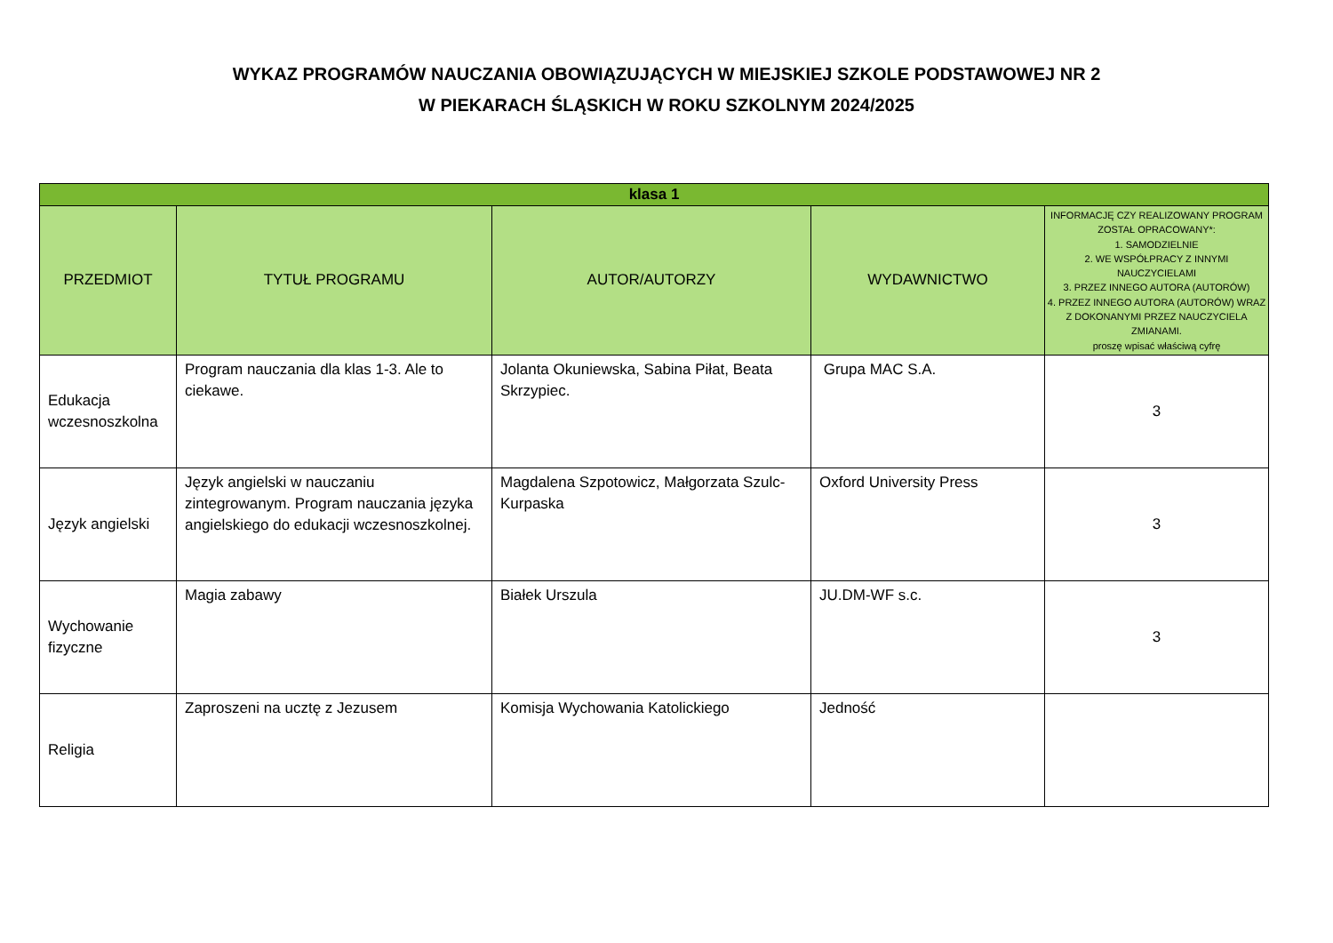WYKAZ PROGRAMÓW NAUCZANIA OBOWIĄZUJĄCYCH W MIEJSKIEJ SZKOLE PODSTAWOWEJ NR 2
W PIEKARACH ŚLĄSKICH W ROKU SZKOLNYM 2024/2025
| klasa 1 | | | | |
| --- | --- | --- | --- | --- |
| PRZEDMIOT | TYTUŁ PROGRAMU | AUTOR/AUTORZY | WYDAWNICTWO | INFORMACJĘ CZY REALIZOWANY PROGRAM ZOSTAŁ OPRACOWANY*: 1. SAMODZIELNIE 2. WE WSPÓŁPRACY Z INNYMI NAUCZYCIELAMI 3. PRZEZ INNEGO AUTORA (AUTORÓW) 4. PRZEZ INNEGO AUTORA (AUTORÓW) WRAZ Z DOKONANYMI PRZEZ NAUCZYCIELA ZMIANAMI. proszę wpisać właściwą cyfrę |
| Edukacja wczesnoszkolna | Program nauczania dla klas 1-3. Ale to ciekawe. | Jolanta Okuniewska, Sabina Piłat, Beata Skrzypiec. | Grupa MAC S.A. | 3 |
| Język angielski | Język angielski w nauczaniu zintegrowanym. Program nauczania języka angielskiego do edukacji wczesnoszkolnej. | Magdalena Szpotowicz, Małgorzata Szulc-Kurpaska | Oxford University Press | 3 |
| Wychowanie fizyczne | Magia zabawy | Białek Urszula | JU.DM-WF s.c. | 3 |
| Religia | Zaproszeni na ucztę z Jezusem | Komisja Wychowania Katolickiego | Jedność | |